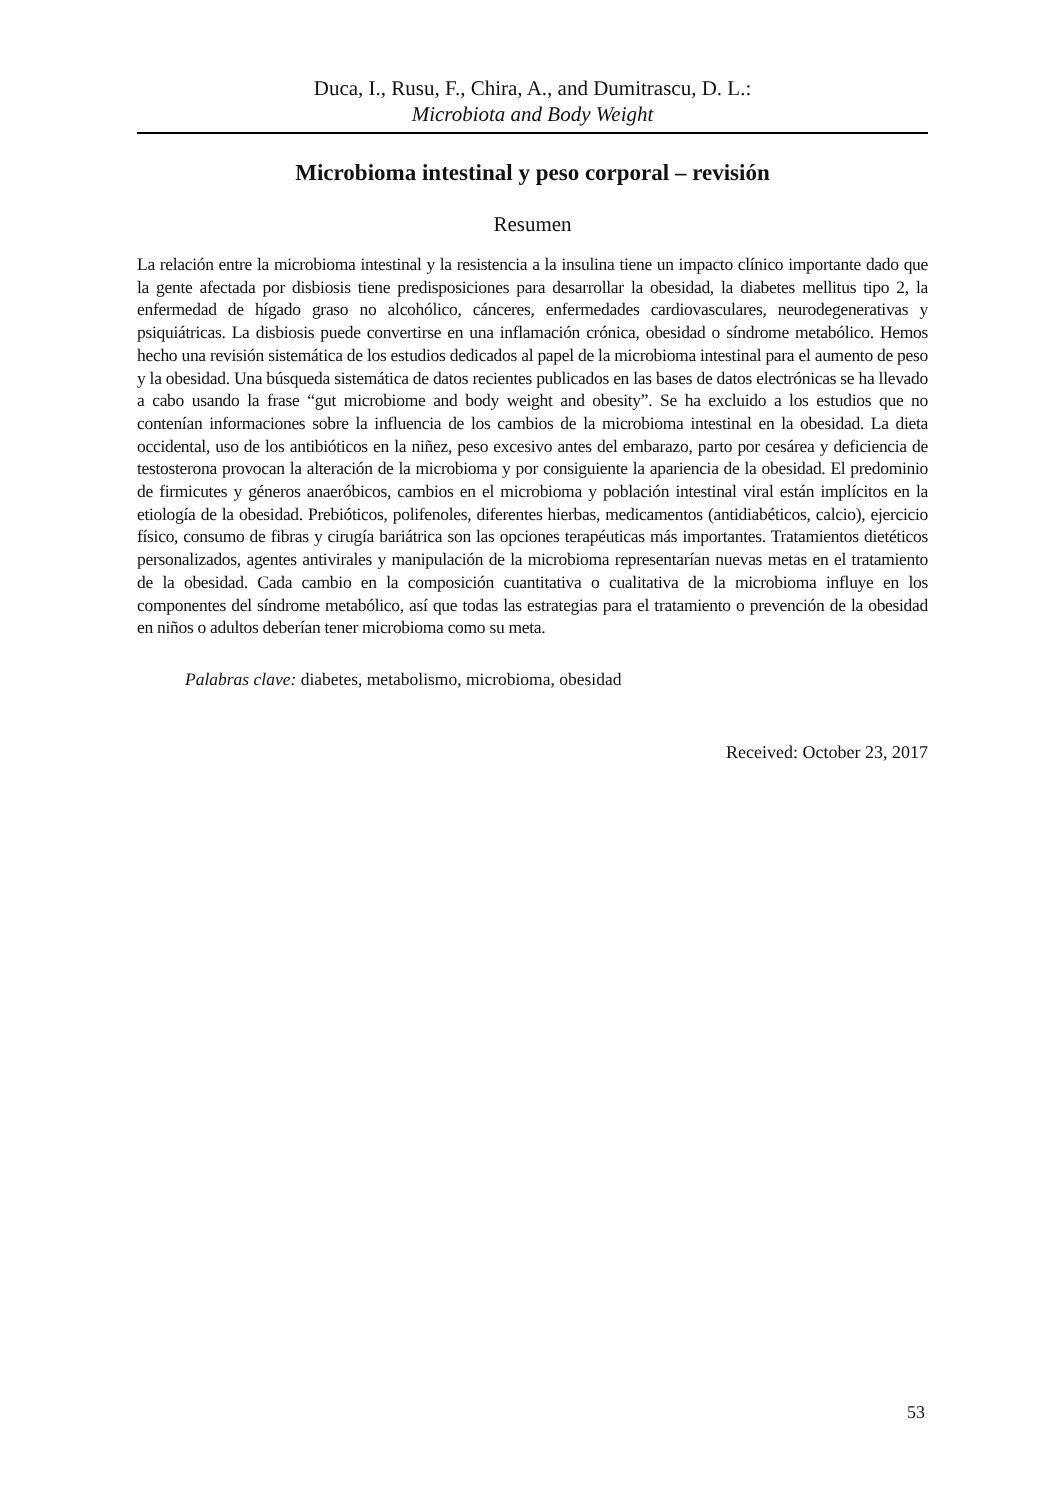Duca, I., Rusu, F., Chira, A., and Dumitrascu, D. L.:
Microbiota and Body Weight
Microbioma intestinal y peso corporal – revisión
Resumen
La relación entre la microbioma intestinal y la resistencia a la insulina tiene un impacto clínico importante dado que la gente afectada por disbiosis tiene predisposiciones para desarrollar la obesidad, la diabetes mellitus tipo 2, la enfermedad de hígado graso no alcohólico, cánceres, enfermedades cardiovasculares, neurodegenerativas y psiquiátricas. La disbiosis puede convertirse en una inflamación crónica, obesidad o síndrome metabólico. Hemos hecho una revisión sistemática de los estudios dedicados al papel de la microbioma intestinal para el aumento de peso y la obesidad. Una búsqueda sistemática de datos recientes publicados en las bases de datos electrónicas se ha llevado a cabo usando la frase “gut microbiome and body weight and obesity”. Se ha excluido a los estudios que no contenían informaciones sobre la influencia de los cambios de la microbioma intestinal en la obesidad. La dieta occidental, uso de los antibióticos en la niñez, peso excesivo antes del embarazo, parto por cesárea y deficiencia de testosterona provocan la alteración de la microbioma y por consiguiente la apariencia de la obesidad. El predominio de firmicutes y géneros anaeróbicos, cambios en el microbioma y población intestinal viral están implícitos en la etiología de la obesidad. Prebióticos, polifenoles, diferentes hierbas, medicamentos (antidiabéticos, calcio), ejercicio físico, consumo de fibras y cirugía bariátrica son las opciones terapéuticas más importantes. Tratamientos dietéticos personalizados, agentes antivirales y manipulación de la microbioma representarían nuevas metas en el tratamiento de la obesidad. Cada cambio en la composición cuantitativa o cualitativa de la microbioma influye en los componentes del síndrome metabólico, así que todas las estrategias para el tratamiento o prevención de la obesidad en niños o adultos deberían tener microbioma como su meta.
Palabras clave: diabetes, metabolismo, microbioma, obesidad
Received: October 23, 2017
53